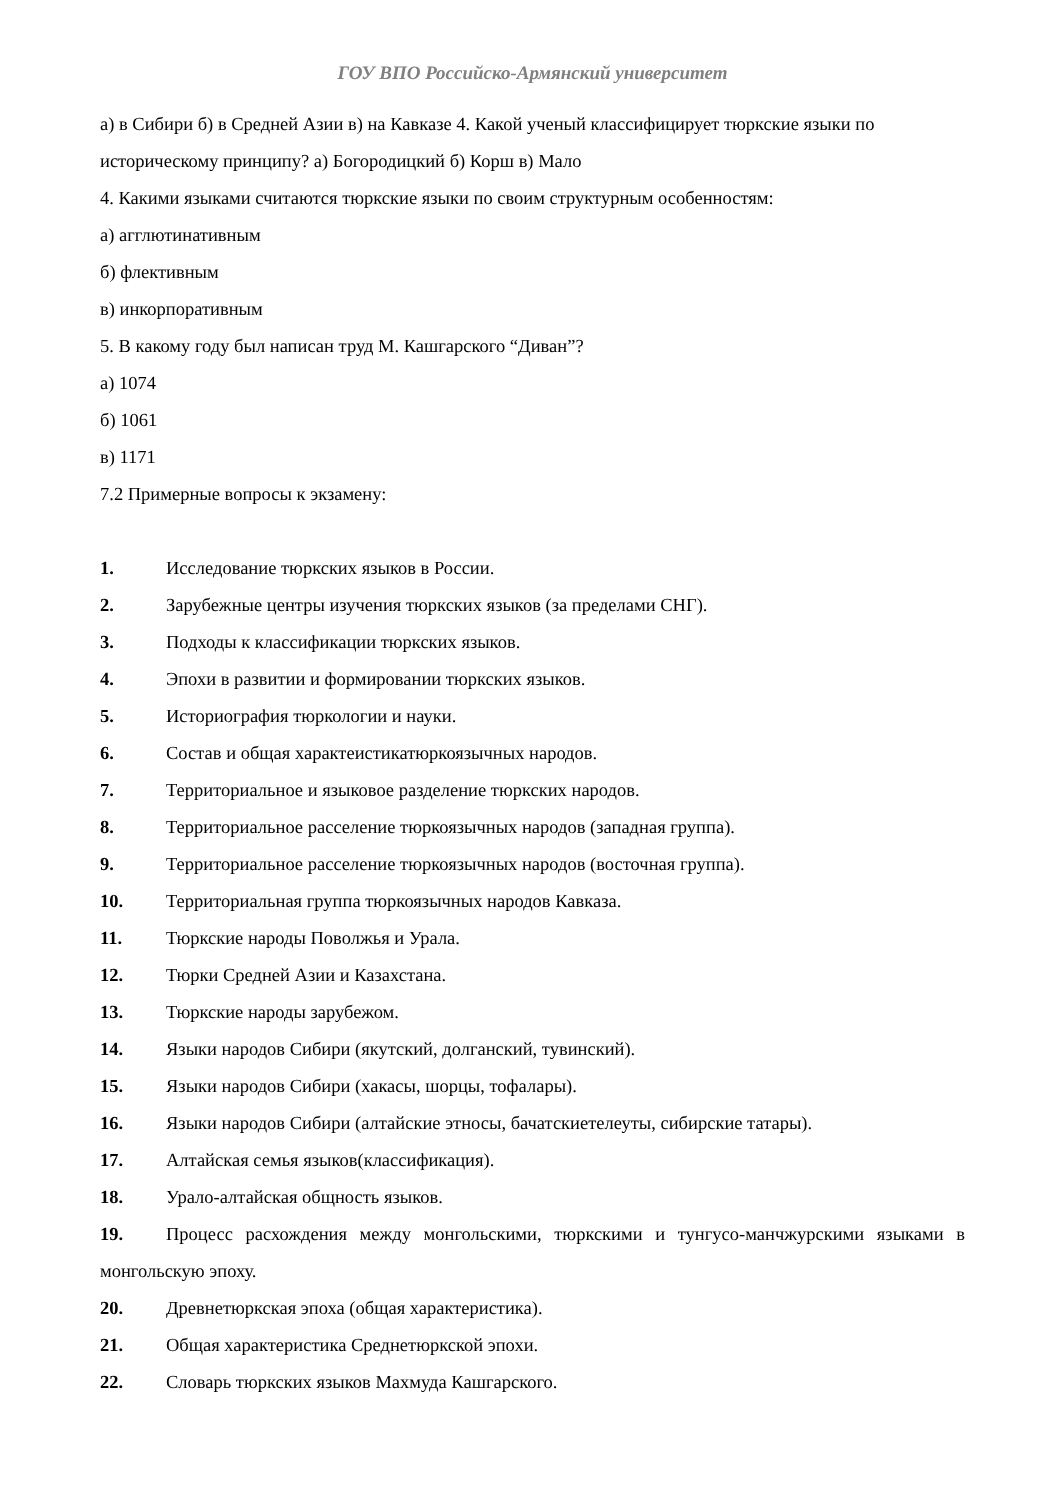ГОУ ВПО Российско-Армянский университет
а) в Сибири б) в Средней Азии в) на Кавказе 4. Какой ученый классифицирует тюркские языки по историческому принципу? а) Богородицкий б) Корш в) Мало
4. Какими языками считаются тюркские языки по своим структурным особенностям:
а) агглютинативным
б) флективным
в) инкорпоративным
5. В какому году был написан труд М. Кашгарского “Диван”?
а) 1074
б) 1061
в) 1171
7.2 Примерные вопросы к экзамену:
1. Исследование тюркских языков в России.
2. Зарубежные центры изучения тюркских языков (за пределами СНГ).
3. Подходы к классификации тюркских языков.
4. Эпохи в развитии и формировании тюркских языков.
5. Историография тюркологии и науки.
6. Состав и общая характеистикатюркоязычных народов.
7. Территориальное и языковое разделение тюркских народов.
8. Территориальное расселение тюркоязычных народов (западная группа).
9. Территориальное расселение тюркоязычных народов (восточная группа).
10. Территориальная группа тюркоязычных народов Кавказа.
11. Тюркские народы Поволжья и Урала.
12. Тюрки Средней Азии и Казахстана.
13. Тюркские народы зарубежом.
14. Языки народов Сибири (якутский, долганский, тувинский).
15. Языки народов Сибири (хакасы, шорцы, тофалары).
16. Языки народов Сибири (алтайские этносы, бачатскиетелеуты, сибирские татары).
17. Алтайская семья языков(классификация).
18. Урало-алтайская общность языков.
19. Процесс расхождения между монгольскими, тюркскими и тунгусо-манчжурскими языками в монгольскую эпоху.
20. Древнетюркская эпоха (общая характеристика).
21. Общая характеристика Среднетюркской эпохи.
22. Словарь тюркских языков Махмуда Кашгарского.